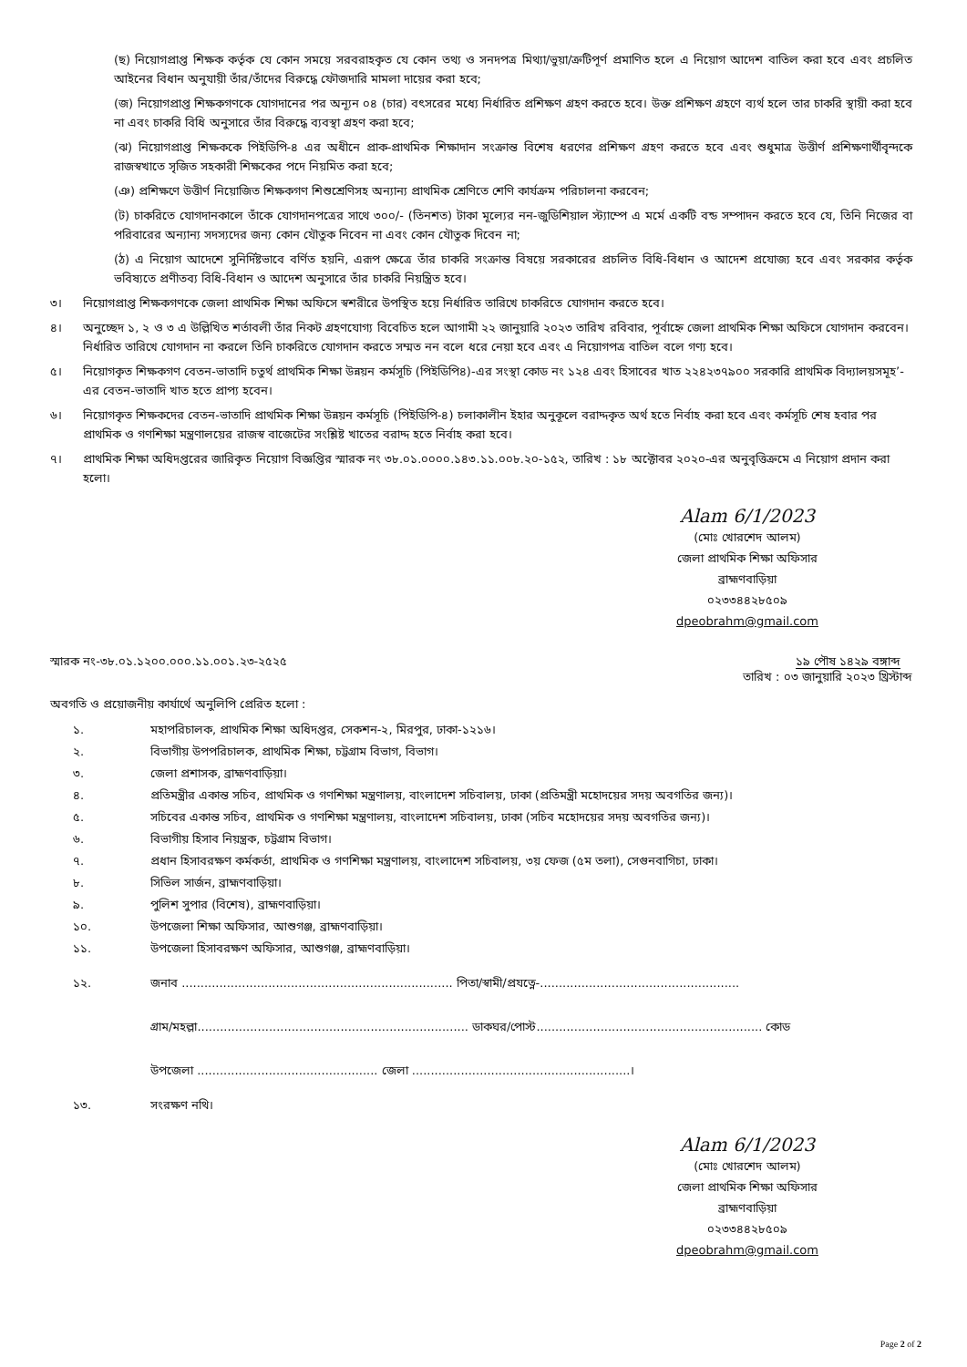(ছ) নিয়োগপ্রাপ্ত শিক্ষক কর্তৃক যে কোন সময়ে সরবরাহকৃত যে কোন তথ্য ও সনদপত্র মিথ্যা/ভুয়া/ক্রটিপূর্ণ প্রমাণিত হলে এ নিয়োগ আদেশ বাতিল করা হবে এবং প্রচলিত আইনের বিধান অনুযায়ী তাঁর/তাঁদের বিরুদ্ধে ফৌজদারি মামলা দায়ের করা হবে;
(জ) নিয়োগপ্রাপ্ত শিক্ষকগণকে যোগদানের পর অন্যূন ০৪ (চার) বৎসরের মধ্যে নির্ধারিত প্রশিক্ষণ গ্রহণ করতে হবে। উক্ত প্রশিক্ষণ গ্রহণে ব্যর্থ হলে তার চাকরি স্থায়ী করা হবে না এবং চাকরি বিধি অনুসারে তাঁর বিরুদ্ধে ব্যবস্থা গ্রহণ করা হবে;
(ঝ) নিয়োগপ্রাপ্ত শিক্ষককে পিইডিপি-৪ এর অধীনে প্রাক-প্রাথমিক শিক্ষাদান সংক্রান্ত বিশেষ ধরণের প্রশিক্ষণ গ্রহণ করতে হবে এবং শুধুমাত্র উত্তীর্ণ প্রশিক্ষণার্থীবৃন্দকে রাজস্বখাতে সৃজিত সহকারী শিক্ষকের পদে নিয়মিত করা হবে;
(ঞ) প্রশিক্ষণে উত্তীর্ণ নিয়োজিত শিক্ষকগণ শিশুশ্রেণিসহ অন্যান্য প্রাথমিক শ্রেণিতে শেণি কার্যক্রম পরিচালনা করবেন;
(ট) চাকরিতে যোগদানকালে তাঁকে যোগদানপত্রের সাথে ৩০০/- (তিনশত) টাকা মূল্যের নন-জুডিশিয়াল স্ট্যাম্পে এ মর্মে একটি বন্ড সম্পাদন করতে হবে যে, তিনি নিজের বা পরিবারের অন্যান্য সদস্যদের জন্য কোন যৌতুক নিবেন না এবং কোন যৌতুক দিবেন না;
(ঠ) এ নিয়োগ আদেশে সুনির্দিষ্টভাবে বর্ণিত হয়নি, এরূপ ক্ষেত্রে তাঁর চাকরি সংক্রান্ত বিষয়ে সরকারের প্রচলিত বিধি-বিধান ও আদেশ প্রযোজ্য হবে এবং সরকার কর্তৃক ভবিষ্যতে প্রণীতব্য বিধি-বিধান ও আদেশ অনুসারে তাঁর চাকরি নিয়ন্ত্রিত হবে।
৩। নিয়োগপ্রাপ্ত শিক্ষকগণকে জেলা প্রাথমিক শিক্ষা অফিসে স্বশরীরে উপস্থিত হয়ে নির্ধারিত তারিখে চাকরিতে যোগদান করতে হবে।
৪। অনুচ্ছেদ ১, ২ ও ৩ এ উল্লিখিত শর্তাবলী তাঁর নিকট গ্রহণযোগ্য বিবেচিত হলে আগামী ২২ জানুয়ারি ২০২৩ তারিখ রবিবার, পূর্বাহ্নে জেলা প্রাথমিক শিক্ষা অফিসে যোগদান করবেন। নির্ধারিত তারিখে যোগদান না করলে তিনি চাকরিতে যোগদান করতে সম্মত নন বলে ধরে নেয়া হবে এবং এ নিয়োগপত্র বাতিল বলে গণ্য হবে।
৫। নিয়োগকৃত শিক্ষকগণ বেতন-ভাতাদি চতুর্থ প্রাথমিক শিক্ষা উন্নয়ন কর্মসূচি (পিইডিপি৪)-এর সংস্থা কোড নং ১২৪ এবং হিসাবের খাত ২২৪২৩৭৯০০ সরকারি প্রাথমিক বিদ্যালয়সমূহ’-এর বেতন-ভাতাদি খাত হতে প্রাপ্য হবেন।
৬। নিয়োগকৃত শিক্ষকদের বেতন-ভাতাদি প্রাথমিক শিক্ষা উন্নয়ন কর্মসূচি (পিইডিপি-৪) চলাকালীন ইহার অনুকূলে বরাদ্দকৃত অর্থ হতে নির্বাহ করা হবে এবং কর্মসূচি শেষ হবার পর প্রাথমিক ও গণশিক্ষা মন্ত্রণালয়ের রাজস্ব বাজেটের সংশ্লিষ্ট খাতের বরাদ্দ হতে নির্বাহ করা হবে।
৭। প্রাথমিক শিক্ষা অধিদপ্তরের জারিকৃত নিয়োগ বিজ্ঞপ্তির স্মারক নং ৩৮.০১.০০০০.১৪৩.১১.০০৮.২০-১৫২, তারিখ : ১৮ অক্টোবর ২০২০-এর অনুবৃত্তিক্রমে এ নিয়োগ প্রদান করা হলো।
Alam 6/1/2023
(মোঃ খোরশেদ আলম)
জেলা প্রাথমিক শিক্ষা অফিসার
ব্রাহ্মণবাড়িয়া
০২৩৩৪৪২৮৫০৯
dpeobrahm@gmail.com
স্মারক নং-৩৮.০১.১২০০.০০০.১১.০০১.২৩-২৫২৫ তারিখ : ১৯ পৌষ ১৪২৯ বঙ্গাব্দ
০৩ জানুয়ারি ২০২৩ খ্রিস্টাব্দ
অবগতি ও প্রয়োজনীয় কার্যার্থে অনুলিপি প্রেরিত হলো :
১. মহাপরিচালক, প্রাথমিক শিক্ষা অধিদপ্তর, সেকশন-২, মিরপুর, ঢাকা-১২১৬।
২. বিভাগীয় উপপরিচালক, প্রাথমিক শিক্ষা, চট্টগ্রাম বিভাগ, বিভাগ।
৩. জেলা প্রশাসক, ব্রাহ্মণবাড়িয়া।
৪. প্রতিমন্ত্রীর একান্ত সচিব, প্রাথমিক ও গণশিক্ষা মন্ত্রণালয়, বাংলাদেশ সচিবালয়, ঢাকা (প্রতিমন্ত্রী মহোদয়ের সদয় অবগতির জন্য)।
৫. সচিবের একান্ত সচিব, প্রাথমিক ও গণশিক্ষা মন্ত্রণালয়, বাংলাদেশ সচিবালয়, ঢাকা (সচিব মহোদয়ের সদয় অবগতির জন্য)।
৬. বিভাগীয় হিসাব নিয়ন্ত্রক, চট্টগ্রাম বিভাগ।
৭. প্রধান হিসাবরক্ষণ কর্মকর্তা, প্রাথমিক ও গণশিক্ষা মন্ত্রণালয়, বাংলাদেশ সচিবালয়, ৩য় ফেজ (৫ম তলা), সেগুনবাগিচা, ঢাকা।
৮. সিভিল সার্জন, ব্রাহ্মণবাড়িয়া।
৯. পুলিশ সুপার (বিশেষ), ব্রাহ্মণবাড়িয়া।
১০. উপজেলা শিক্ষা অফিসার, আশুগঞ্জ, ব্রাহ্মণবাড়িয়া।
১১. উপজেলা হিসাবরক্ষণ অফিসার, আশুগঞ্জ, ব্রাহ্মণবাড়িয়া।
১২. জনাব ........................................................................ পিতা/স্বামী/প্রযত্নে-.....................................................
গ্রাম/মহল্লা........................................................................ ডাকঘর/পোস্ট............................................................ কোড
উপজেলা ................................................ জেলা ..........................................................।
১৩. সংরক্ষণ নথি।
Alam 6/1/2023
(মোঃ খোরশেদ আলম)
জেলা প্রাথমিক শিক্ষা অফিসার
ব্রাহ্মণবাড়িয়া
০২৩৩৪৪২৮৫০৯
dpeobrahm@gmail.com
Page 2 of 2